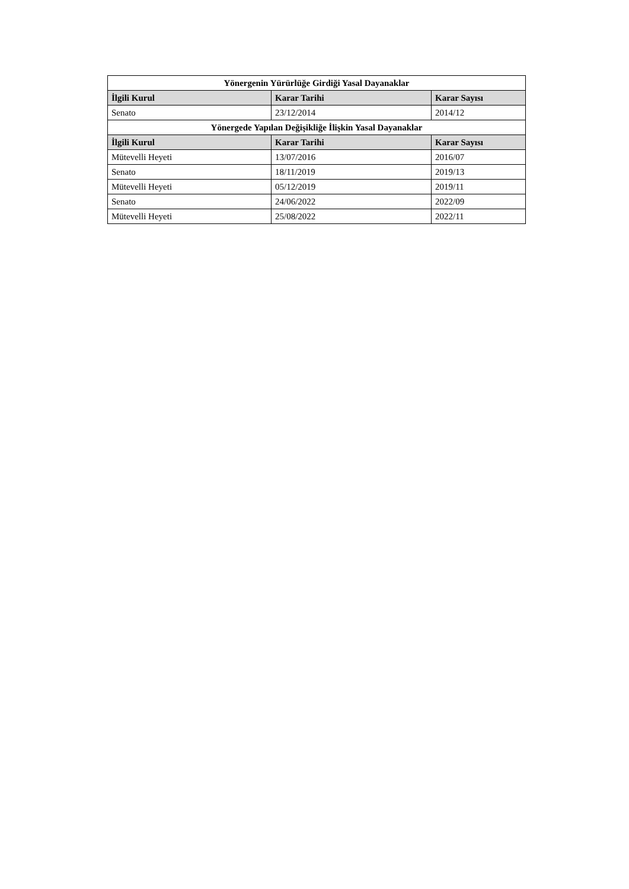| Yönergenin Yürürlüğe Girdiği Yasal Dayanaklar | | |
| --- | --- | --- |
| İlgili Kurul | Karar Tarihi | Karar Sayısı |
| Senato | 23/12/2014 | 2014/12 |
| Yönergede Yapılan Değişikliğe İlişkin Yasal Dayanaklar | | |
| İlgili Kurul | Karar Tarihi | Karar Sayısı |
| Mütevelli Heyeti | 13/07/2016 | 2016/07 |
| Senato | 18/11/2019 | 2019/13 |
| Mütevelli Heyeti | 05/12/2019 | 2019/11 |
| Senato | 24/06/2022 | 2022/09 |
| Mütevelli Heyeti | 25/08/2022 | 2022/11 |